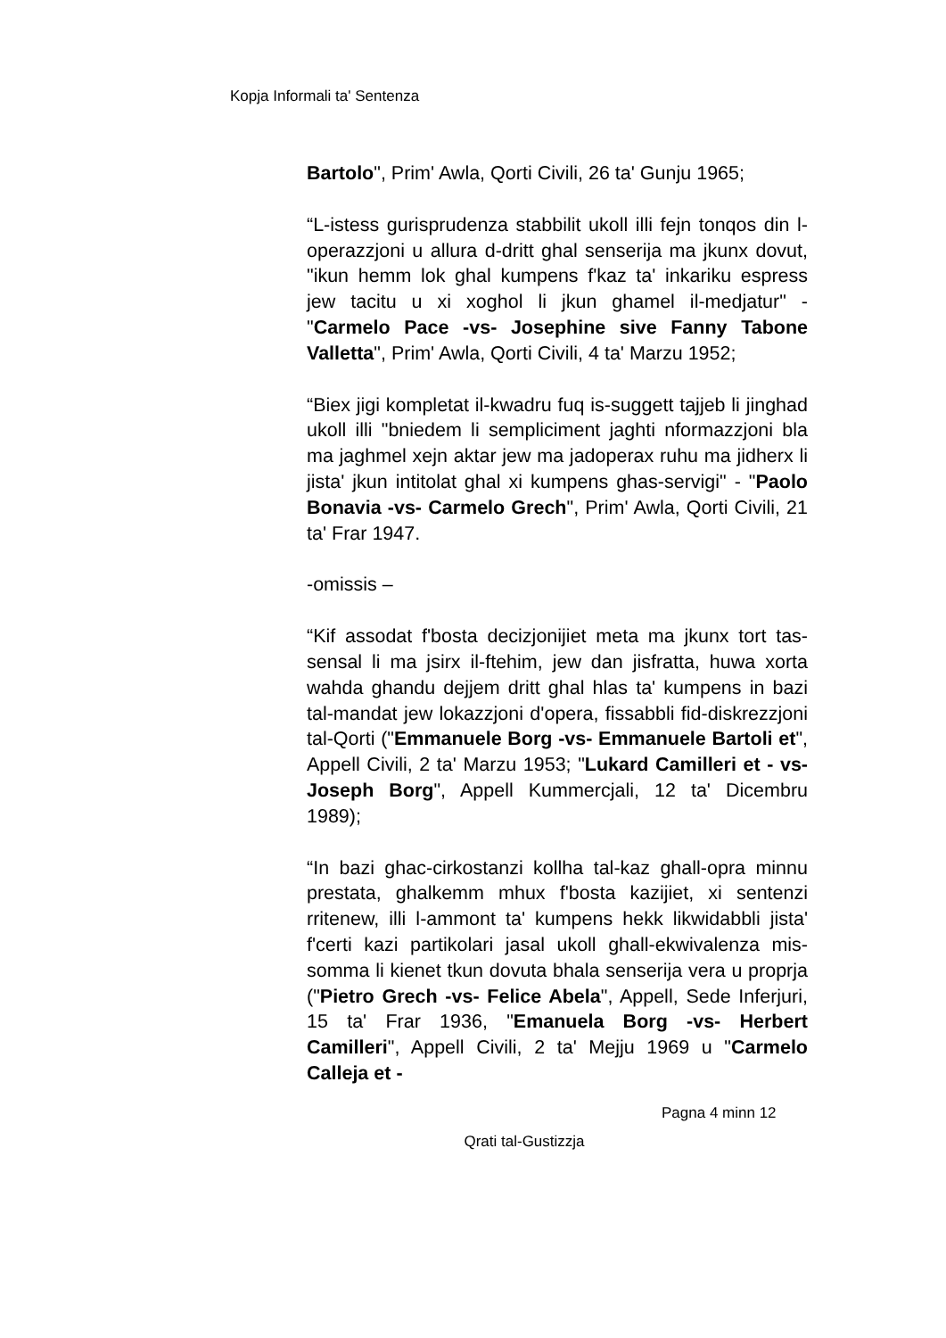Kopja Informali ta' Sentenza
Bartolo", Prim' Awla, Qorti Civili, 26 ta' Gunju 1965;
“L-istess gurisprudenza stabbilit ukoll illi fejn tonqos din l-operazzjoni u allura d-dritt ghal senserija ma jkunx dovut, "ikun hemm lok ghal kumpens f'kaz ta' inkariku espress jew tacitu u xi xoghol li jkun ghamel il-medjatur" - "Carmelo Pace -vs- Josephine sive Fanny Tabone Valletta", Prim' Awla, Qorti Civili, 4 ta' Marzu 1952;
“Biex jigi kompletat il-kwadru fuq is-suggett tajjeb li jinghad ukoll illi "bniedem li sempliciment jaghti nformazzjoni bla ma jaghmel xejn aktar jew ma jadoperax ruhu ma jidherx li jista' jkun intitolat ghal xi kumpens ghas-servigi" - "Paolo Bonavia -vs- Carmelo Grech", Prim' Awla, Qorti Civili, 21 ta' Frar 1947.
-omissis –
“Kif assodat f'bosta decizjonijiet meta ma jkunx tort tas-sensal li ma jsirx il-ftehim, jew dan jisfratta, huwa xorta wahda ghandu dejjem dritt ghal hlas ta' kumpens in bazi tal-mandat jew lokazzjoni d'opera, fissabbli fid-diskrezzjoni tal-Qorti ("Emmanuele Borg -vs- Emmanuele Bartoli et", Appell Civili, 2 ta' Marzu 1953; "Lukard Camilleri et - vs- Joseph Borg", Appell Kummercjali, 12 ta' Dicembru 1989);
“In bazi ghac-cirkostanzi kollha tal-kaz ghall-opra minnu prestata, ghalkemm mhux f'bosta kazijiet, xi sentenzi rritenew, illi l-ammont ta' kumpens hekk likwidabbli jista' f'certi kazi partikolari jasal ukoll ghall-ekwivalenza mis-somma li kienet tkun dovuta bhala senserija vera u proprja ("Pietro Grech -vs- Felice Abela", Appell, Sede Inferjuri, 15 ta' Frar 1936, "Emanuela Borg -vs- Herbert Camilleri", Appell Civili, 2 ta' Mejju 1969 u "Carmelo Calleja et -
Pagna 4 minn 12
Qrati tal-Gustizzja